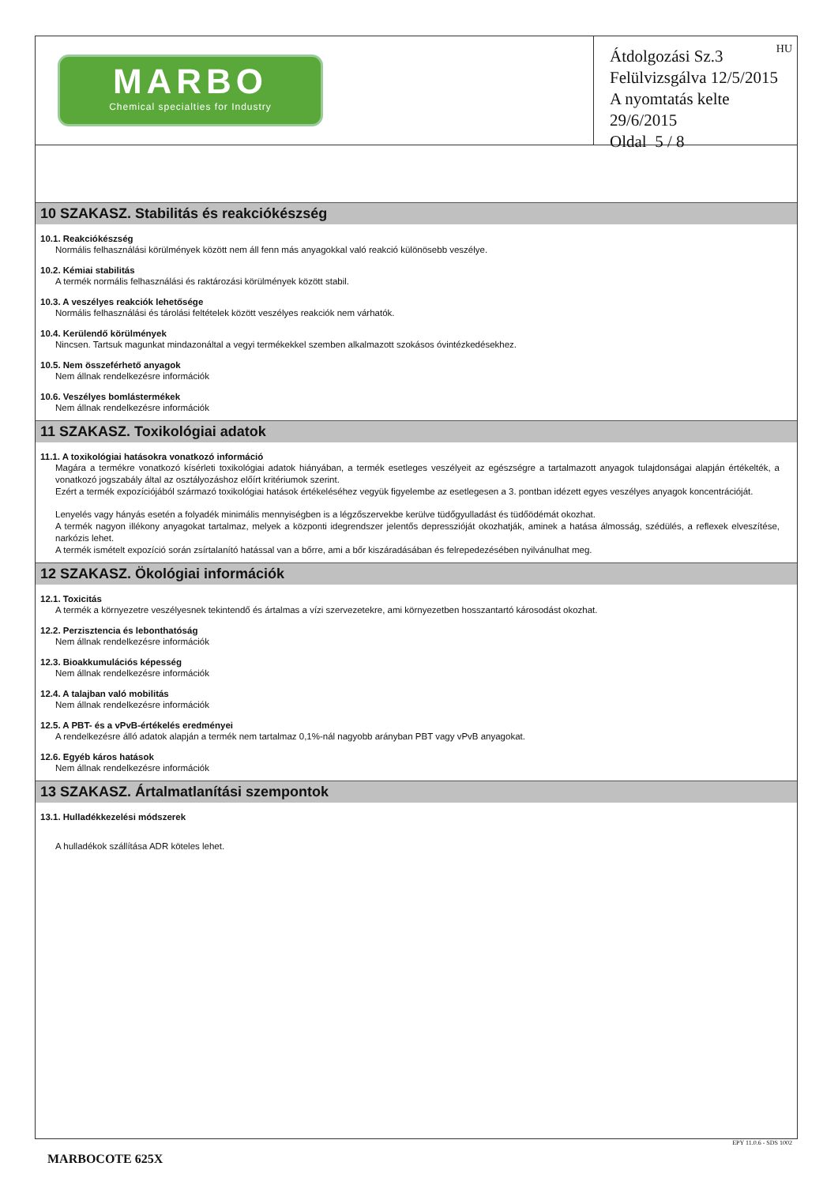MARBO
Chemical specialties for Industry
HU
Átdolgozási Sz.3
Felülvizsgálva 12/5/2015
A nyomtatás kelte 29/6/2015
Oldal 5 / 8
10 SZAKASZ. Stabilitás és reakciókészség
10.1. Reakciókészség
Normális felhasználási körülmények között nem áll fenn más anyagokkal való reakció különösebb veszélye.
10.2. Kémiai stabilitás
A termék normális felhasználási és raktározási körülmények között stabil.
10.3. A veszélyes reakciók lehetősége
Normális felhasználási és tárolási feltételek között veszélyes reakciók nem várhatók.
10.4. Kerülendő körülmények
Nincsen. Tartsuk magunkat mindazonáltal a vegyi termékekkel szemben alkalmazott szokásos óvintézkedésekhez.
10.5. Nem összeférhető anyagok
Nem állnak rendelkezésre információk
10.6. Veszélyes bomlástermékek
Nem állnak rendelkezésre információk
11 SZAKASZ. Toxikológiai adatok
11.1. A toxikológiai hatásokra vonatkozó információ
Magára a termékre vonatkozó kísérleti toxikológiai adatok hiányában, a termék esetleges veszélyeit az egészségre a tartalmazott anyagok tulajdonságai alapján értékelték, a vonatkozó jogszabály által az osztályozáshoz előírt kritériumok szerint.
Ezért a termék expozíciójából származó toxikológiai hatások értékeléséhez vegyük figyelembe az esetlegesen a 3. pontban idézett egyes veszélyes anyagok koncentrációját.
Lenyelés vagy hányás esetén a folyadék minimális mennyiségben is a légzőszervekbe kerülve tüdőgyulladást és tüdőödémát okozhat.
A termék nagyon illékony anyagokat tartalmaz, melyek a központi idegrendszer jelentős depresszióját okozhatják, aminek a hatása álmosság, szédülés, a reflexek elveszítése, narkózis lehet.
A termék ismételt expozíció során zsírtalanító hatással van a bőrre, ami a bőr kiszáradásában és felrepedezésében nyilvánulhat meg.
12 SZAKASZ. Ökológiai információk
12.1. Toxicitás
A termék a környezetre veszélyesnek tekintendő és ártalmas a vízi szervezetekre, ami környezetben hosszantartó károsodást okozhat.
12.2. Perzisztencia és lebonthatóság
Nem állnak rendelkezésre információk
12.3. Bioakkumulációs képesség
Nem állnak rendelkezésre információk
12.4. A talajban való mobilitás
Nem állnak rendelkezésre információk
12.5. A PBT- és a vPvB-értékelés eredményei
A rendelkezésre álló adatok alapján a termék nem tartalmaz 0,1%-nál nagyobb arányban PBT vagy vPvB anyagokat.
12.6. Egyéb káros hatások
Nem állnak rendelkezésre információk
13 SZAKASZ. Ártalmatlanítási szempontok
13.1. Hulladékkezelési módszerek
A hulladékok szállítása ADR köteles lehet.
EPY 11.0.6 - SDS 1002
MARBOCOTE 625X